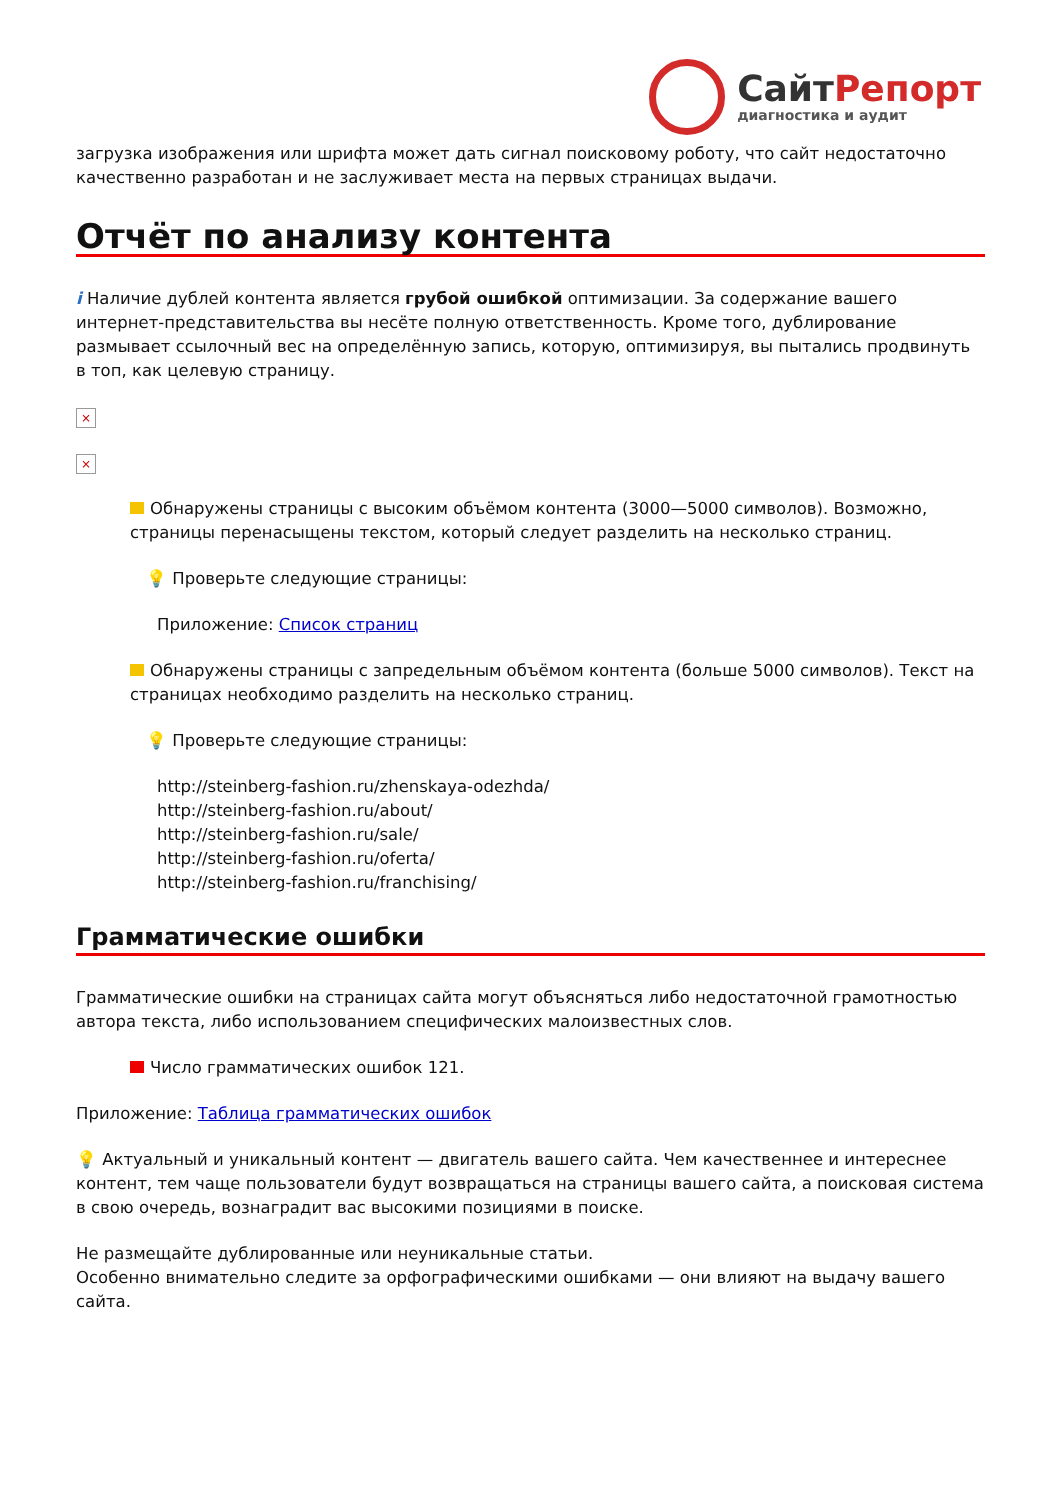СайтРепорт
диагностика и аудит
загрузка изображения или шрифта может дать сигнал поисковому роботу, что сайт недостаточно качественно разработан и не заслуживает места на первых страницах выдачи.
Отчёт по анализу контента
i Наличие дублей контента является грубой ошибкой оптимизации. За содержание вашего интернет-представительства вы несёте полную ответственность. Кроме того, дублирование размывает ссылочный вес на определённую запись, которую, оптимизируя, вы пытались продвинуть в топ, как целевую страницу.
×
×
Обнаружены страницы с высоким объёмом контента (3000—5000 символов). Возможно, страницы перенасыщены текстом, который следует разделить на несколько страниц.
💡 Проверьте следующие страницы:
Приложение: Список страниц
Обнаружены страницы с запредельным объёмом контента (больше 5000 символов). Текст на страницах необходимо разделить на несколько страниц.
💡 Проверьте следующие страницы:
http://steinberg-fashion.ru/zhenskaya-odezhda/
http://steinberg-fashion.ru/about/
http://steinberg-fashion.ru/sale/
http://steinberg-fashion.ru/oferta/
http://steinberg-fashion.ru/franchising/
Грамматические ошибки
Грамматические ошибки на страницах сайта могут объясняться либо недостаточной грамотностью автора текста, либо использованием специфических малоизвестных слов.
Число грамматических ошибок 121.
Приложение: Таблица грамматических ошибок
💡 Актуальный и уникальный контент — двигатель вашего сайта. Чем качественнее и интереснее контент, тем чаще пользователи будут возвращаться на страницы вашего сайта, а поисковая система в свою очередь, вознаградит вас высокими позициями в поиске.
Не размещайте дублированные или неуникальные статьи.
Особенно внимательно следите за орфографическими ошибками — они влияют на выдачу вашего сайта.